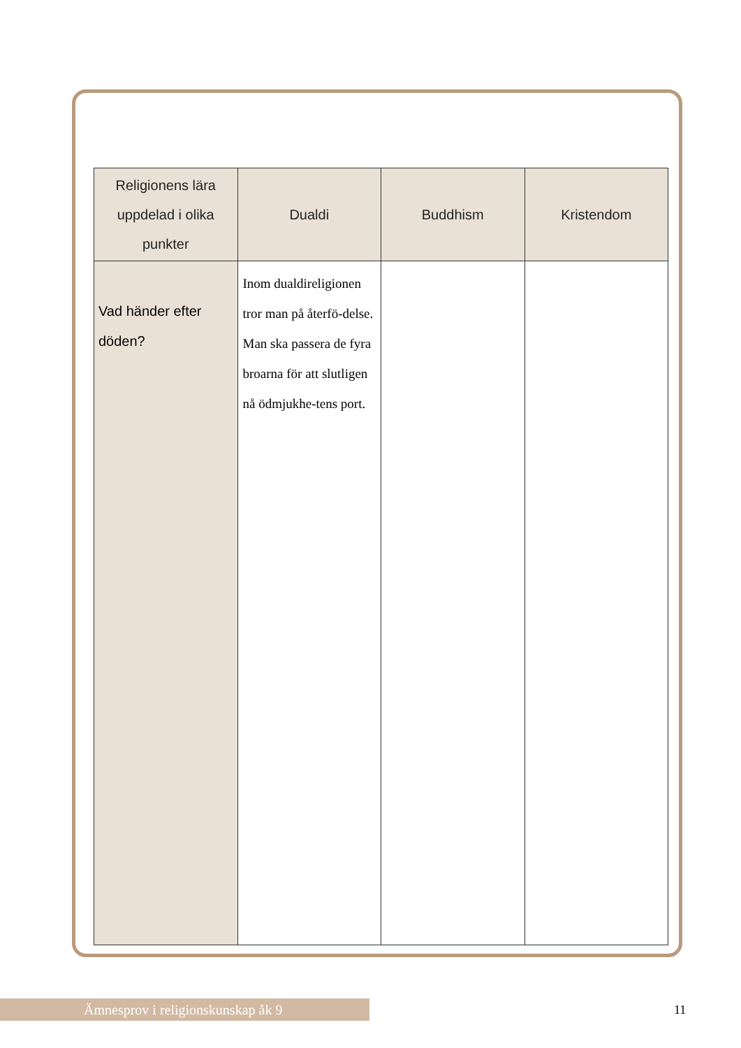| Religionens lära uppdelad i olika punkter | Dualdi | Buddhism | Kristendom |
| --- | --- | --- | --- |
| Vad händer efter döden? | Inom dualdireligionen tror man på återfö-delse. Man ska passera de fyra broarna för att slutligen nå ödmjukhe-tens port. | | |
Ämnesprov i religionskunskap åk 9 11